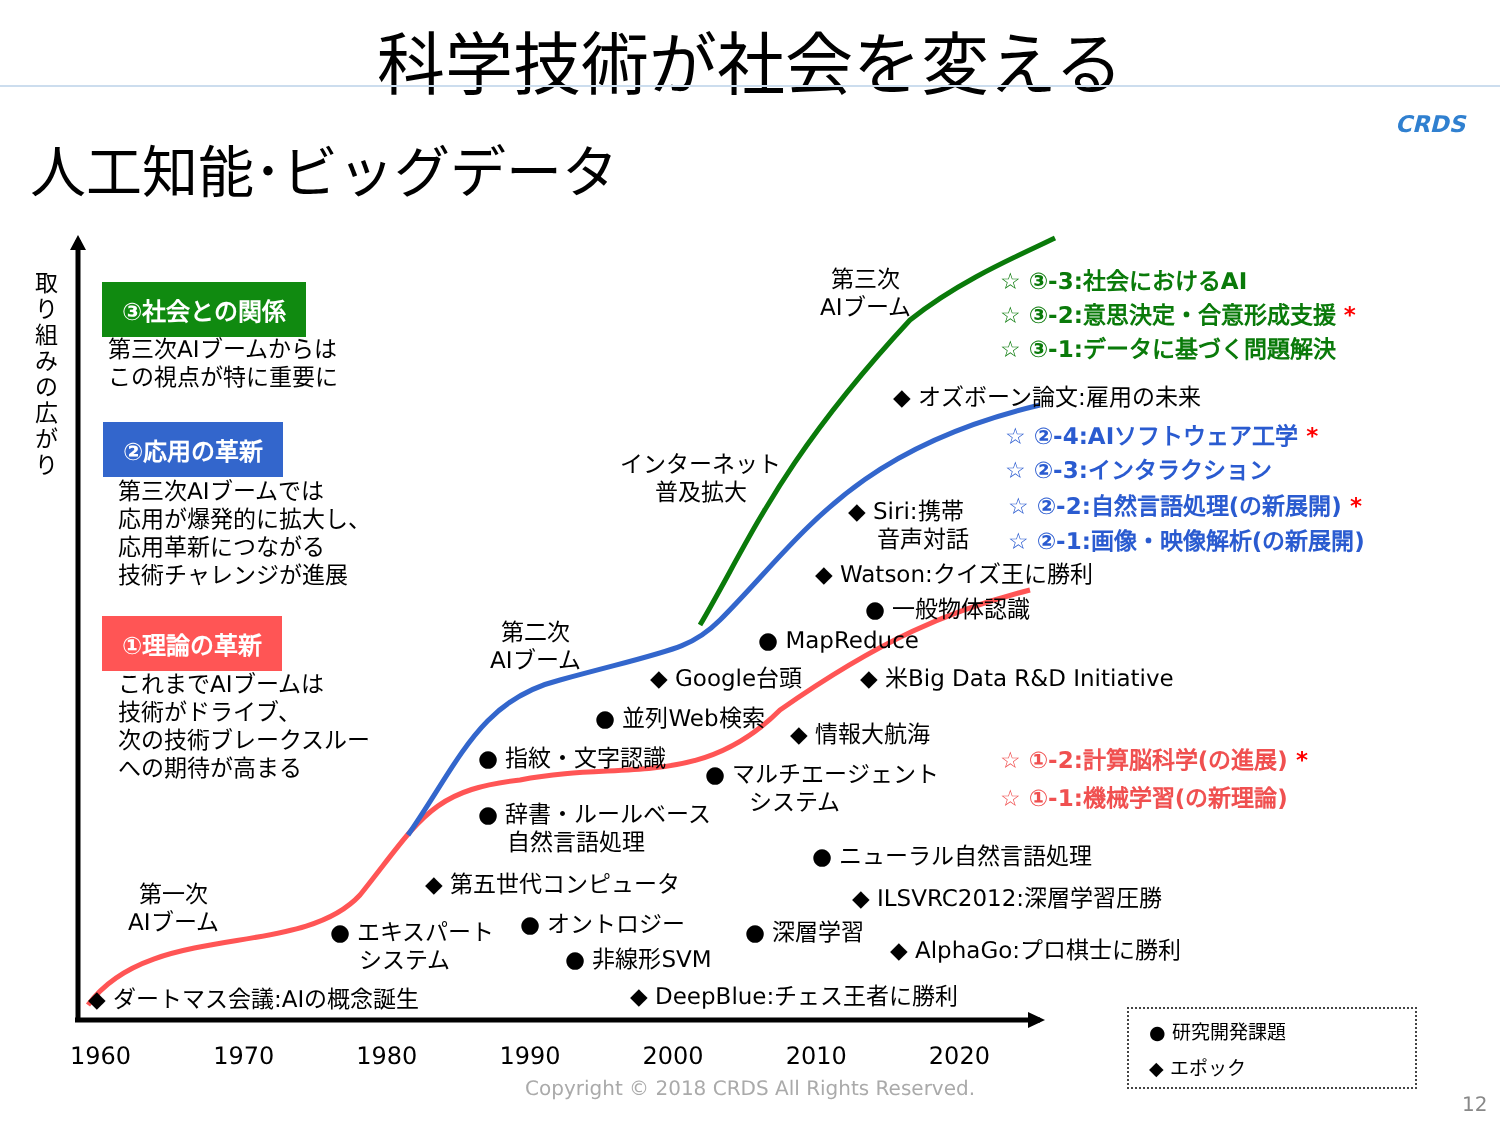科学技術が社会を変える
CRDS
人工知能･ビッグデータ
取り組みの広がり
③社会との関係
第三次AIブームからは
この視点が特に重要に
②応用の革新
第三次AIブームでは
応用が爆発的に拡大し、
応用革新につながる
技術チャレンジが進展
①理論の革新
これまでAIブームは
技術がドライブ、
次の技術ブレークスルー
への期待が高まる
第一次
AIブーム
第二次
AIブーム
第三次
AIブーム
インターネット
普及拡大
◆ ダートマス会議:AIの概念誕生
● エキスパート
システム
◆ 第五世代コンピュータ
● オントロジー
● 非線形SVM
◆ DeepBlue:チェス王者に勝利
● 辞書・ルールベース
自然言語処理
● 指紋・文字認識
● 並列Web検索
◆ Google台頭
● MapReduce
◆ 情報大航海
● マルチエージェント
システム
● 深層学習
● ニューラル自然言語処理
◆ ILSVRC2012:深層学習圧勝
◆ AlphaGo:プロ棋士に勝利
◆ 米Big Data R&D Initiative
● 一般物体認識
◆ Watson:クイズ王に勝利
◆ Siri:携帯
音声対話
◆ オズボーン論文:雇用の未来
☆ ③-3:社会におけるAI
☆ ③-2:意思決定・合意形成支援 *
☆ ③-1:データに基づく問題解決
☆ ②-4:AIソフトウェア工学 *
☆ ②-3:インタラクション
☆ ②-2:自然言語処理(の新展開) *
☆ ②-1:画像・映像解析(の新展開)
☆ ①-2:計算脳科学(の進展) *
☆ ①-1:機械学習(の新理論)
1960 1970 1980 1990 2000 2010 2020
Copyright © 2018 CRDS All Rights Reserved.
● 研究開発課題
◆ エポック
12